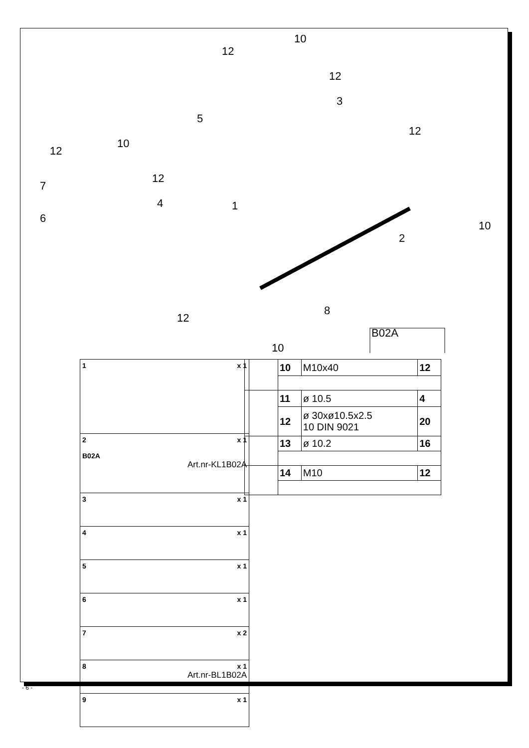10
12
12
3
5
12
10
12
12
7
4
6
1
10
2
8
B02A
12
10
| 1 x 1 |
| 2 x 1 B02A Art.nr-KL1B02A |
| 3 x 1 |
| 4 x 1 |
| 5 x 1 |
| 6 x 1 |
| 7 x 2 |
| 8 x 1 Art.nr-BL1B02A |
| 9 x 1 |
| | 10 | M10x40 | 12 |
| | 11 | ø 10.5 | 4 |
| | 12 | ø 30xø10.5x2.5 10 DIN 9021 | 20 |
| | 13 | ø 10.2 | 16 |
| | 14 | M10 | 12 |
- 6 -